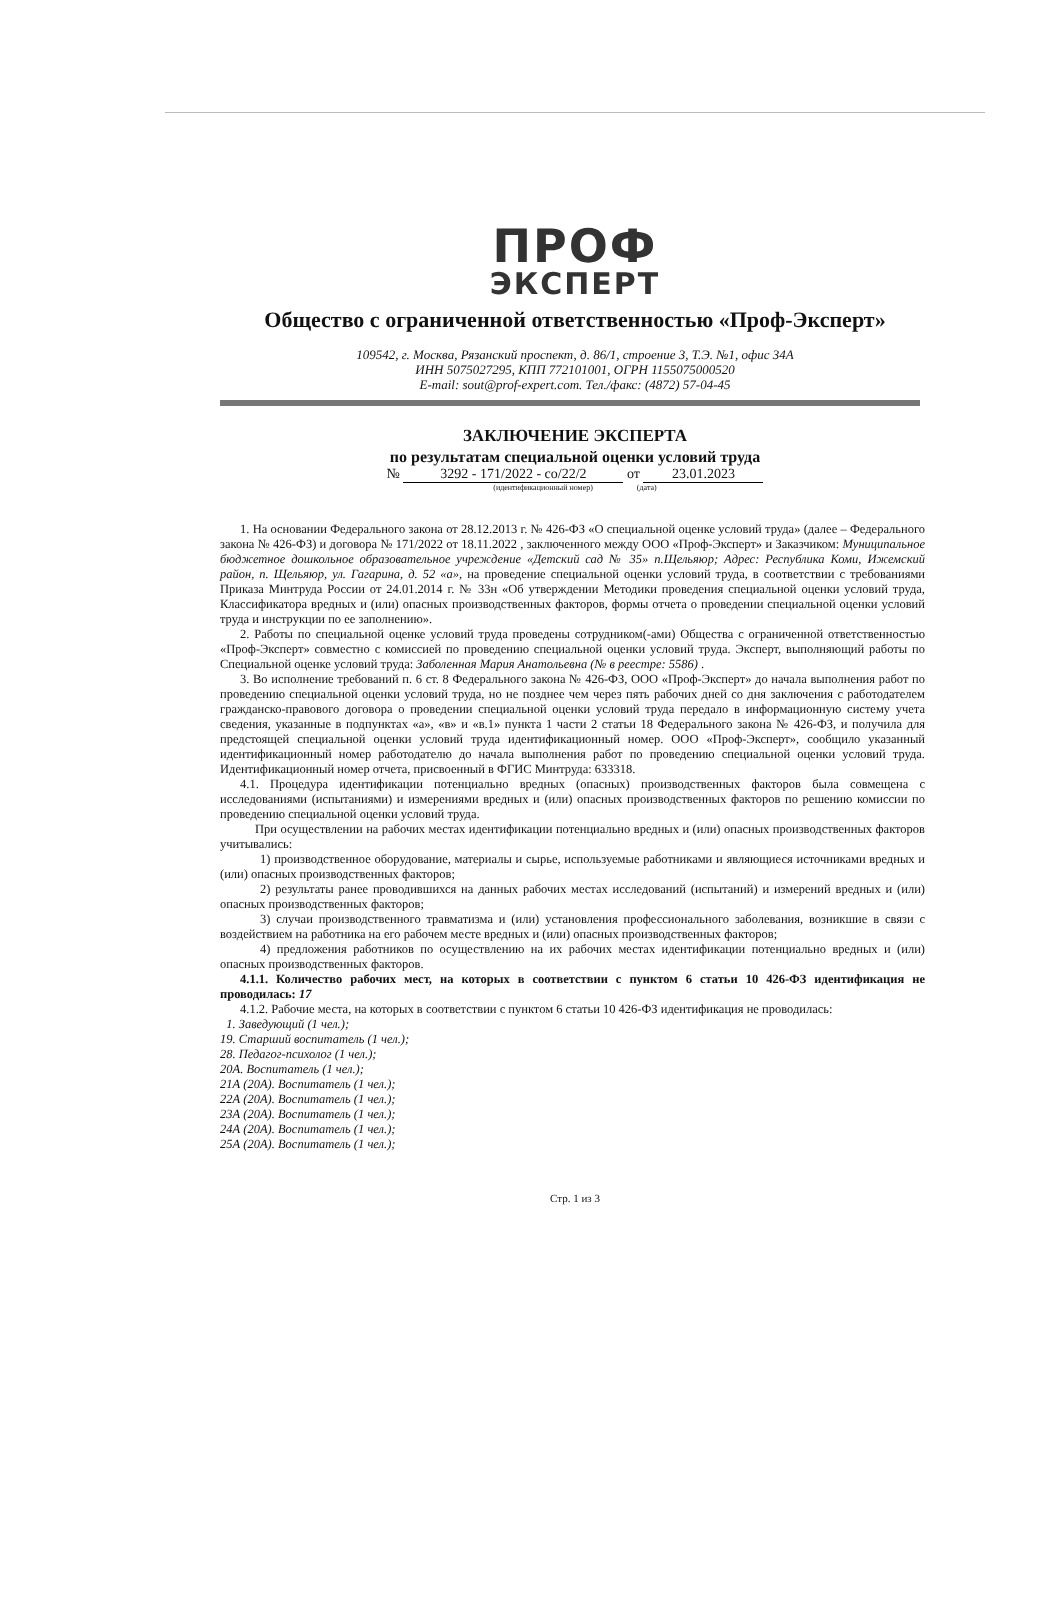ПРОФ
ЭКСПЕРТ
Общество с ограниченной ответственностью «Проф-Эксперт»
109542, г. Москва, Рязанский проспект, д. 86/1, строение 3, Т.Э. №1, офис 34А
ИНН 5075027295, КПП 772101001, ОГРН 1155075000520
E-mail: sout@prof-expert.com. Тел./факс: (4872) 57-04-45
ЗАКЛЮЧЕНИЕ ЭКСПЕРТА
по результатам специальной оценки условий труда
№ 3292 - 171/2022 - со/22/2 от 23.01.2023
(идентификационный номер) (дата)
1. На основании Федерального закона от 28.12.2013 г. № 426-ФЗ «О специальной оценке условий труда» (далее – Федерального закона № 426-ФЗ) и договора № 171/2022 от 18.11.2022 , заключенного между ООО «Проф-Эксперт» и Заказчиком: Муниципальное бюджетное дошкольное образовательное учреждение «Детский сад № 35» п.Щельяюр; Адрес: Республика Коми, Ижемский район, п. Щельяюр, ул. Гагарина, д. 52 «а», на проведение специальной оценки условий труда, в соответствии с требованиями Приказа Минтруда России от 24.01.2014 г. № 33н «Об утверждении Методики проведения специальной оценки условий труда, Классификатора вредных и (или) опасных производственных факторов, формы отчета о проведении специальной оценки условий труда и инструкции по ее заполнению».
2. Работы по специальной оценке условий труда проведены сотрудником(-ами) Общества с ограниченной ответственностью «Проф-Эксперт» совместно с комиссией по проведению специальной оценки условий труда. Эксперт, выполняющий работы по Специальной оценке условий труда: Заболенная Мария Анатольевна (№ в реестре: 5586) .
3. Во исполнение требований п. 6 ст. 8 Федерального закона № 426-ФЗ, ООО «Проф-Эксперт» до начала выполнения работ по проведению специальной оценки условий труда, но не позднее чем через пять рабочих дней со дня заключения с работодателем гражданско-правового договора о проведении специальной оценки условий труда передало в информационную систему учета сведения, указанные в подпунктах «а», «в» и «в.1» пункта 1 части 2 статьи 18 Федерального закона № 426-ФЗ, и получила для предстоящей специальной оценки условий труда идентификационный номер. ООО «Проф-Эксперт», сообщило указанный идентификационный номер работодателю до начала выполнения работ по проведению специальной оценки условий труда. Идентификационный номер отчета, присвоенный в ФГИС Минтруда: 633318.
4.1. Процедура идентификации потенциально вредных (опасных) производственных факторов была совмещена с исследованиями (испытаниями) и измерениями вредных и (или) опасных производственных факторов по решению комиссии по проведению специальной оценки условий труда.
При осуществлении на рабочих местах идентификации потенциально вредных и (или) опасных производственных факторов учитывались:
1) производственное оборудование, материалы и сырье, используемые работниками и являющиеся источниками вредных и (или) опасных производственных факторов;
2) результаты ранее проводившихся на данных рабочих местах исследований (испытаний) и измерений вредных и (или) опасных производственных факторов;
3) случаи производственного травматизма и (или) установления профессионального заболевания, возникшие в связи с воздействием на работника на его рабочем месте вредных и (или) опасных производственных факторов;
4) предложения работников по осуществлению на их рабочих местах идентификации потенциально вредных и (или) опасных производственных факторов.
4.1.1. Количество рабочих мест, на которых в соответствии с пунктом 6 статьи 10 426-ФЗ идентификация не проводилась: 17
4.1.2. Рабочие места, на которых в соответствии с пунктом 6 статьи 10 426-ФЗ идентификация не проводилась:
1. Заведующий (1 чел.);
19. Старший воспитатель (1 чел.);
28. Педагог-психолог (1 чел.);
20А. Воспитатель (1 чел.);
21А (20А). Воспитатель (1 чел.);
22А (20А). Воспитатель (1 чел.);
23А (20А). Воспитатель (1 чел.);
24А (20А). Воспитатель (1 чел.);
25А (20А). Воспитатель (1 чел.);
Стр. 1 из 3